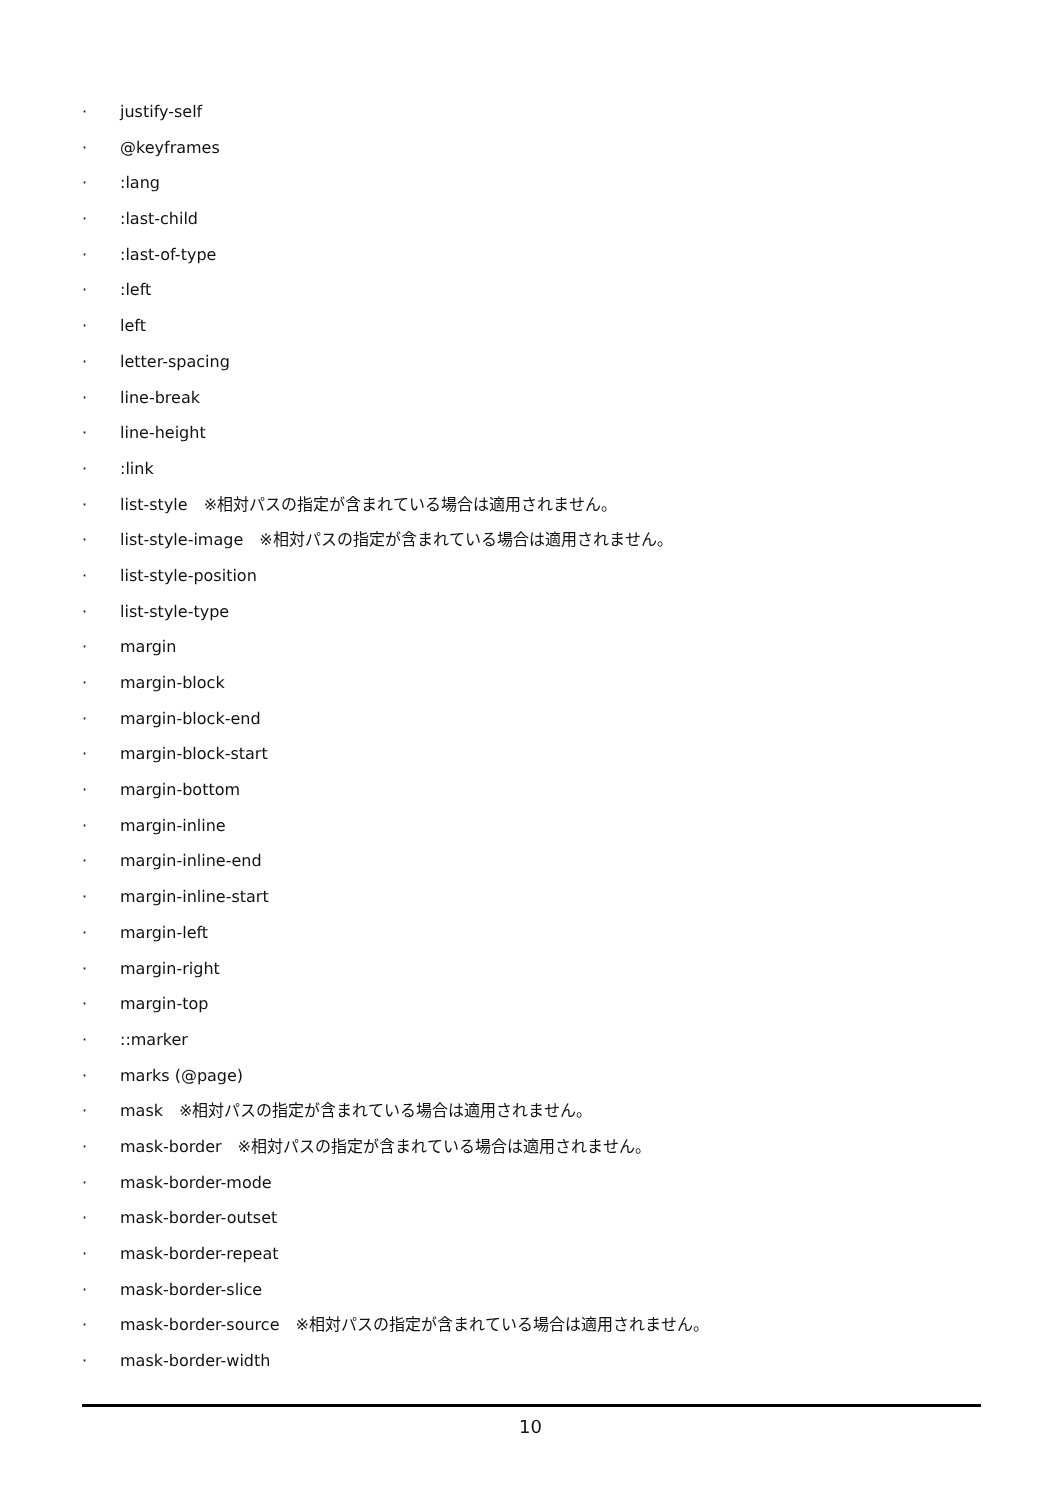· justify-self
· @keyframes
·:lang
·:last-child
·:last-of-type
·:left
· left
· letter-spacing
· line-break
· line-height
·:link
· list-style　※相対パスの指定が含まれている場合は適用されません。
· list-style-image　※相対パスの指定が含まれている場合は適用されません。
· list-style-position
· list-style-type
· margin
· margin-block
· margin-block-end
· margin-block-start
· margin-bottom
· margin-inline
· margin-inline-end
· margin-inline-start
· margin-left
· margin-right
· margin-top
·::marker
· marks (@page)
· mask　※相対パスの指定が含まれている場合は適用されません。
· mask-border　※相対パスの指定が含まれている場合は適用されません。
· mask-border-mode
· mask-border-outset
· mask-border-repeat
· mask-border-slice
· mask-border-source　※相対パスの指定が含まれている場合は適用されません。
· mask-border-width
10